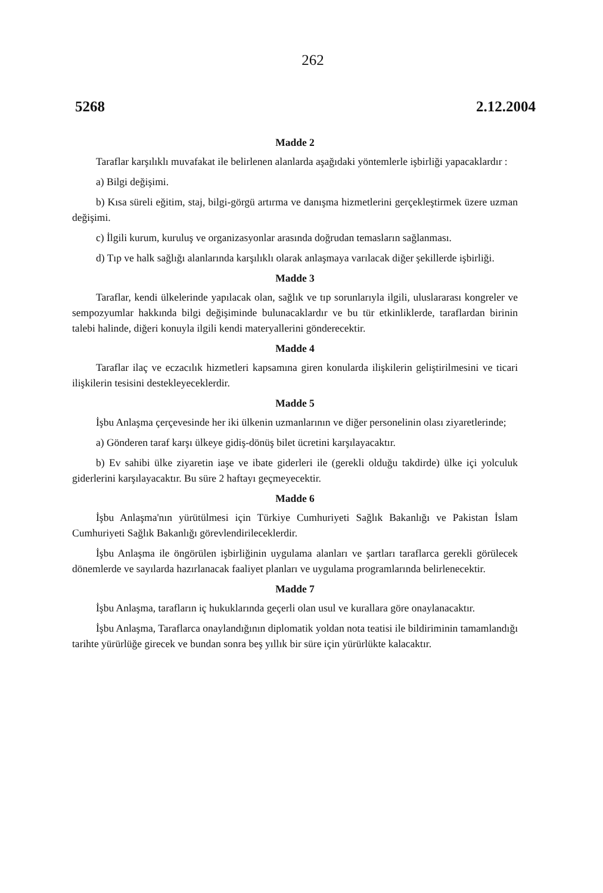262
5268 2.12.2004
Madde 2
Taraflar karşılıklı muvafakat ile belirlenen alanlarda aşağıdaki yöntemlerle işbirliği yapacaklardır :
a) Bilgi değişimi.
b) Kısa süreli eğitim, staj, bilgi-görgü artırma ve danışma hizmetlerini gerçekleştirmek üzere uzman değişimi.
c) İlgili kurum, kuruluş ve organizasyonlar arasında doğrudan temasların sağlanması.
d) Tıp ve halk sağlığı alanlarında karşılıklı olarak anlaşmaya varılacak diğer şekillerde işbirliği.
Madde 3
Taraflar, kendi ülkelerinde yapılacak olan, sağlık ve tıp sorunlarıyla ilgili, uluslararası kongreler ve sempozyumlar hakkında bilgi değişiminde bulunacaklardır ve bu tür etkinliklerde, taraflardan birinin talebi halinde, diğeri konuyla ilgili kendi materyallerini gönderecektir.
Madde 4
Taraflar ilaç ve eczacılık hizmetleri kapsamına giren konularda ilişkilerin geliştirilmesini ve ticari ilişkilerin tesisini destekleyeceklerdir.
Madde 5
İşbu Anlaşma çerçevesinde her iki ülkenin uzmanlarının ve diğer personelinin olası ziyaretlerinde;
a) Gönderen taraf karşı ülkeye gidiş-dönüş bilet ücretini karşılayacaktır.
b) Ev sahibi ülke ziyaretin iaşe ve ibate giderleri ile (gerekli olduğu takdirde) ülke içi yolculuk giderlerini karşılayacaktır. Bu süre 2 haftayı geçmeyecektir.
Madde 6
İşbu Anlaşma'nın yürütülmesi için Türkiye Cumhuriyeti Sağlık Bakanlığı ve Pakistan İslam Cumhuriyeti Sağlık Bakanlığı görevlendirileceklerdir.
İşbu Anlaşma ile öngörülen işbirliğinin uygulama alanları ve şartları taraflarca gerekli görülecek dönemlerde ve sayılarda hazırlanacak faaliyet planları ve uygulama programlarında belirlenecektir.
Madde 7
İşbu Anlaşma, tarafların iç hukuklarında geçerli olan usul ve kurallara göre onaylanacaktır.
İşbu Anlaşma, Taraflarca onaylandığının diplomatik yoldan nota teatisi ile bildiriminin tamamlandığı tarihte yürürlüğe girecek ve bundan sonra beş yıllık bir süre için yürürlükte kalacaktır.